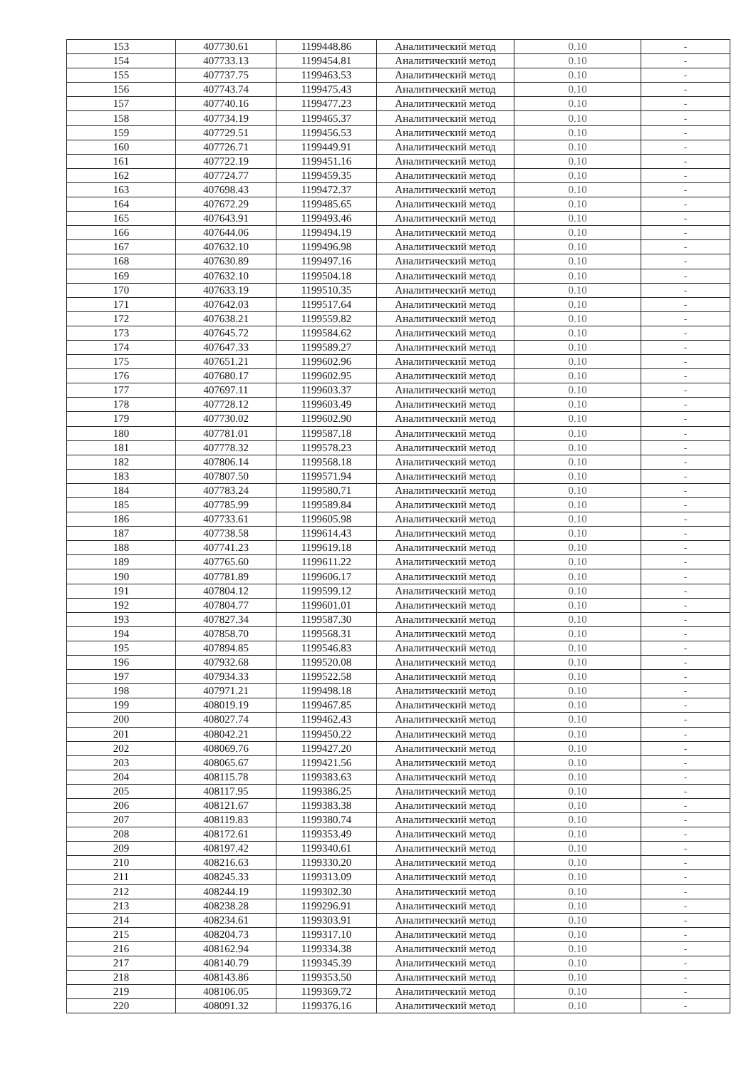| 153 | 407730.61 | 1199448.86 | Аналитический метод | 0.10 | - |
| 154 | 407733.13 | 1199454.81 | Аналитический метод | 0.10 | - |
| 155 | 407737.75 | 1199463.53 | Аналитический метод | 0.10 | - |
| 156 | 407743.74 | 1199475.43 | Аналитический метод | 0.10 | - |
| 157 | 407740.16 | 1199477.23 | Аналитический метод | 0.10 | - |
| 158 | 407734.19 | 1199465.37 | Аналитический метод | 0.10 | - |
| 159 | 407729.51 | 1199456.53 | Аналитический метод | 0.10 | - |
| 160 | 407726.71 | 1199449.91 | Аналитический метод | 0.10 | - |
| 161 | 407722.19 | 1199451.16 | Аналитический метод | 0.10 | - |
| 162 | 407724.77 | 1199459.35 | Аналитический метод | 0.10 | - |
| 163 | 407698.43 | 1199472.37 | Аналитический метод | 0.10 | - |
| 164 | 407672.29 | 1199485.65 | Аналитический метод | 0.10 | - |
| 165 | 407643.91 | 1199493.46 | Аналитический метод | 0.10 | - |
| 166 | 407644.06 | 1199494.19 | Аналитический метод | 0.10 | - |
| 167 | 407632.10 | 1199496.98 | Аналитический метод | 0.10 | - |
| 168 | 407630.89 | 1199497.16 | Аналитический метод | 0.10 | - |
| 169 | 407632.10 | 1199504.18 | Аналитический метод | 0.10 | - |
| 170 | 407633.19 | 1199510.35 | Аналитический метод | 0.10 | - |
| 171 | 407642.03 | 1199517.64 | Аналитический метод | 0.10 | - |
| 172 | 407638.21 | 1199559.82 | Аналитический метод | 0.10 | - |
| 173 | 407645.72 | 1199584.62 | Аналитический метод | 0.10 | - |
| 174 | 407647.33 | 1199589.27 | Аналитический метод | 0.10 | - |
| 175 | 407651.21 | 1199602.96 | Аналитический метод | 0.10 | - |
| 176 | 407680.17 | 1199602.95 | Аналитический метод | 0.10 | - |
| 177 | 407697.11 | 1199603.37 | Аналитический метод | 0.10 | - |
| 178 | 407728.12 | 1199603.49 | Аналитический метод | 0.10 | - |
| 179 | 407730.02 | 1199602.90 | Аналитический метод | 0.10 | - |
| 180 | 407781.01 | 1199587.18 | Аналитический метод | 0.10 | - |
| 181 | 407778.32 | 1199578.23 | Аналитический метод | 0.10 | - |
| 182 | 407806.14 | 1199568.18 | Аналитический метод | 0.10 | - |
| 183 | 407807.50 | 1199571.94 | Аналитический метод | 0.10 | - |
| 184 | 407783.24 | 1199580.71 | Аналитический метод | 0.10 | - |
| 185 | 407785.99 | 1199589.84 | Аналитический метод | 0.10 | - |
| 186 | 407733.61 | 1199605.98 | Аналитический метод | 0.10 | - |
| 187 | 407738.58 | 1199614.43 | Аналитический метод | 0.10 | - |
| 188 | 407741.23 | 1199619.18 | Аналитический метод | 0.10 | - |
| 189 | 407765.60 | 1199611.22 | Аналитический метод | 0.10 | - |
| 190 | 407781.89 | 1199606.17 | Аналитический метод | 0.10 | - |
| 191 | 407804.12 | 1199599.12 | Аналитический метод | 0.10 | - |
| 192 | 407804.77 | 1199601.01 | Аналитический метод | 0.10 | - |
| 193 | 407827.34 | 1199587.30 | Аналитический метод | 0.10 | - |
| 194 | 407858.70 | 1199568.31 | Аналитический метод | 0.10 | - |
| 195 | 407894.85 | 1199546.83 | Аналитический метод | 0.10 | - |
| 196 | 407932.68 | 1199520.08 | Аналитический метод | 0.10 | - |
| 197 | 407934.33 | 1199522.58 | Аналитический метод | 0.10 | - |
| 198 | 407971.21 | 1199498.18 | Аналитический метод | 0.10 | - |
| 199 | 408019.19 | 1199467.85 | Аналитический метод | 0.10 | - |
| 200 | 408027.74 | 1199462.43 | Аналитический метод | 0.10 | - |
| 201 | 408042.21 | 1199450.22 | Аналитический метод | 0.10 | - |
| 202 | 408069.76 | 1199427.20 | Аналитический метод | 0.10 | - |
| 203 | 408065.67 | 1199421.56 | Аналитический метод | 0.10 | - |
| 204 | 408115.78 | 1199383.63 | Аналитический метод | 0.10 | - |
| 205 | 408117.95 | 1199386.25 | Аналитический метод | 0.10 | - |
| 206 | 408121.67 | 1199383.38 | Аналитический метод | 0.10 | - |
| 207 | 408119.83 | 1199380.74 | Аналитический метод | 0.10 | - |
| 208 | 408172.61 | 1199353.49 | Аналитический метод | 0.10 | - |
| 209 | 408197.42 | 1199340.61 | Аналитический метод | 0.10 | - |
| 210 | 408216.63 | 1199330.20 | Аналитический метод | 0.10 | - |
| 211 | 408245.33 | 1199313.09 | Аналитический метод | 0.10 | - |
| 212 | 408244.19 | 1199302.30 | Аналитический метод | 0.10 | - |
| 213 | 408238.28 | 1199296.91 | Аналитический метод | 0.10 | - |
| 214 | 408234.61 | 1199303.91 | Аналитический метод | 0.10 | - |
| 215 | 408204.73 | 1199317.10 | Аналитический метод | 0.10 | - |
| 216 | 408162.94 | 1199334.38 | Аналитический метод | 0.10 | - |
| 217 | 408140.79 | 1199345.39 | Аналитический метод | 0.10 | - |
| 218 | 408143.86 | 1199353.50 | Аналитический метод | 0.10 | - |
| 219 | 408106.05 | 1199369.72 | Аналитический метод | 0.10 | - |
| 220 | 408091.32 | 1199376.16 | Аналитический метод | 0.10 | - |